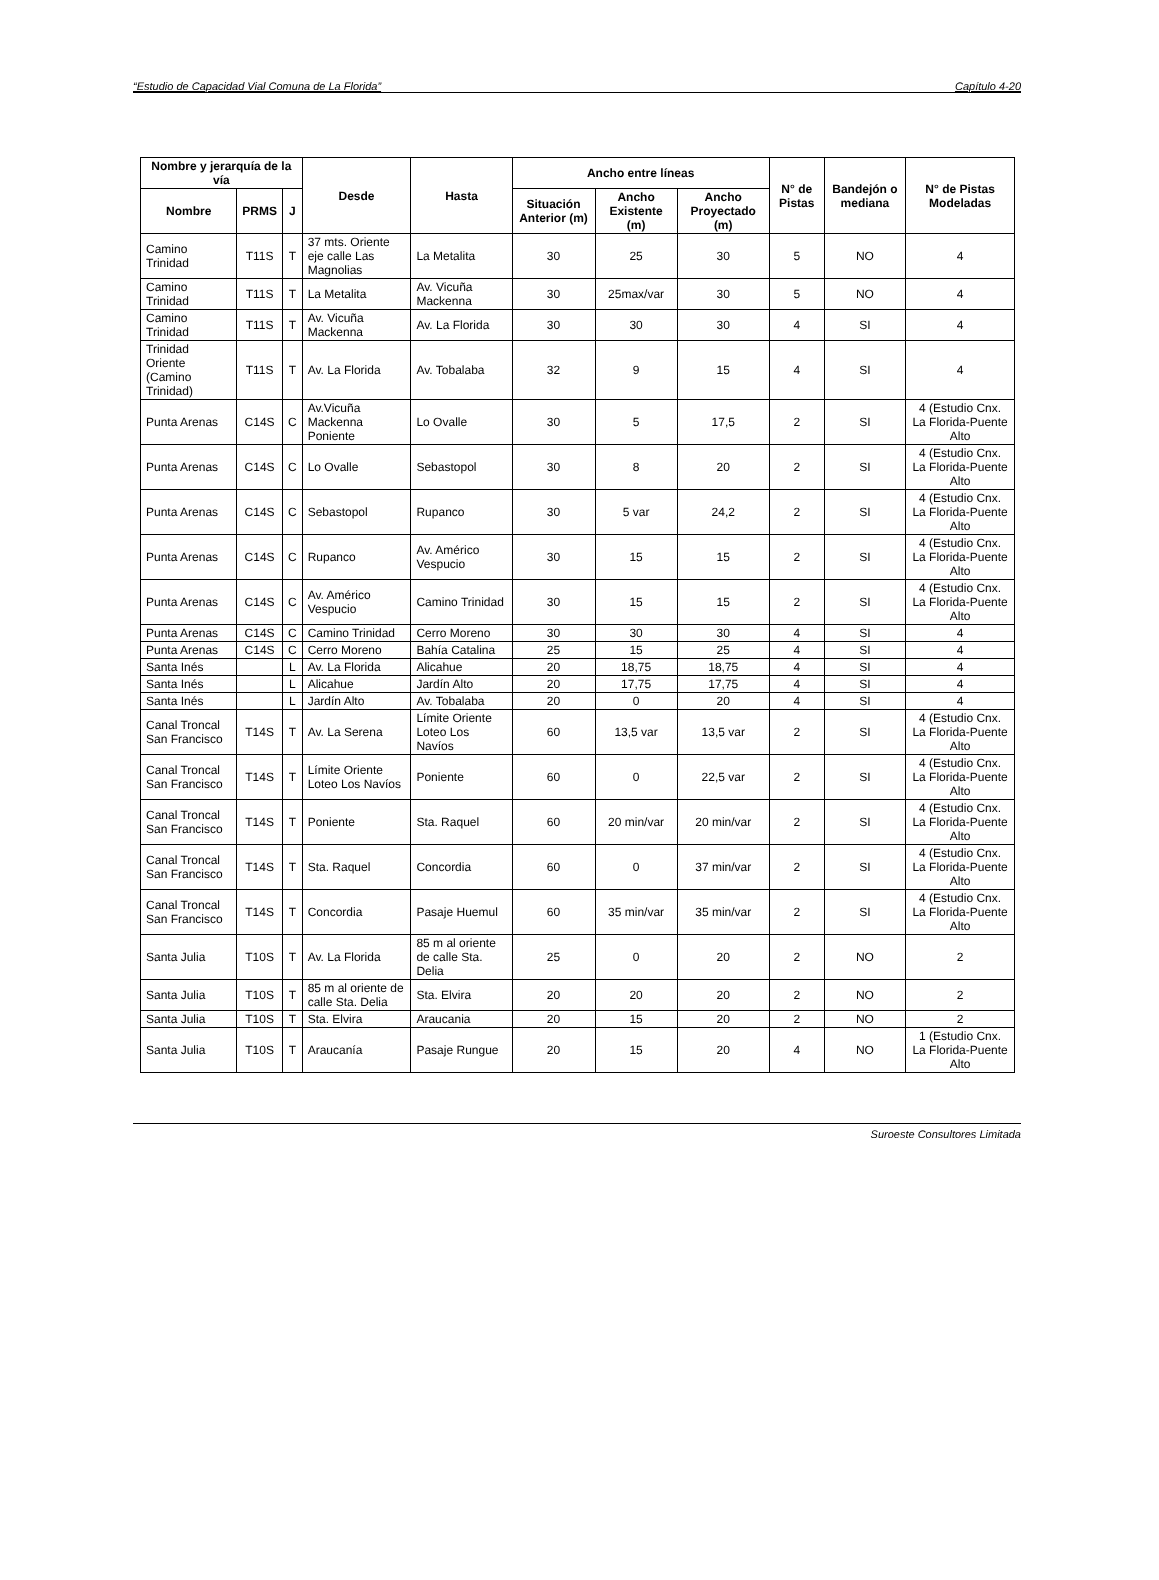“Estudio de Capacidad Vial Comuna de La Florida” Capítulo 4-20
| Nombre y jerarquía de la vía | | | Desde | Hasta | Ancho entre líneas | | | N° de Pistas | Bandejón o mediana | N° de Pistas Modeladas |
| --- | --- | --- | --- | --- | --- | --- | --- | --- | --- | --- |
| Nombre | PRMS | J | | | Situación Anterior (m) | Ancho Existente (m) | Ancho Proyectado (m) | | | |
| Camino Trinidad | T11S | T | 37 mts. Oriente eje calle Las Magnolias | La Metalita | 30 | 25 | 30 | 5 | NO | 4 |
| Camino Trinidad | T11S | T | La Metalita | Av. Vicuña Mackenna | 30 | 25max/var | 30 | 5 | NO | 4 |
| Camino Trinidad | T11S | T | Av. Vicuña Mackenna | Av. La Florida | 30 | 30 | 30 | 4 | SI | 4 |
| Trinidad Oriente (Camino Trinidad) | T11S | T | Av. La Florida | Av. Tobalaba | 32 | 9 | 15 | 4 | SI | 4 |
| Punta Arenas | C14S | C | Av.Vicuña Mackenna Poniente | Lo Ovalle | 30 | 5 | 17,5 | 2 | SI | 4 (Estudio Cnx. La Florida-Puente Alto |
| Punta Arenas | C14S | C | Lo Ovalle | Sebastopol | 30 | 8 | 20 | 2 | SI | 4 (Estudio Cnx. La Florida-Puente Alto |
| Punta Arenas | C14S | C | Sebastopol | Rupanco | 30 | 5 var | 24,2 | 2 | SI | 4 (Estudio Cnx. La Florida-Puente Alto |
| Punta Arenas | C14S | C | Rupanco | Av. Américo Vespucio | 30 | 15 | 15 | 2 | SI | 4 (Estudio Cnx. La Florida-Puente Alto |
| Punta Arenas | C14S | C | Av. Américo Vespucio | Camino Trinidad | 30 | 15 | 15 | 2 | SI | 4 (Estudio Cnx. La Florida-Puente Alto |
| Punta Arenas | C14S | C | Camino Trinidad | Cerro Moreno | 30 | 30 | 30 | 4 | SI | 4 |
| Punta Arenas | C14S | C | Cerro Moreno | Bahía Catalina | 25 | 15 | 25 | 4 | SI | 4 |
| Santa Inés | | L | Av. La Florida | Alicahue | 20 | 18,75 | 18,75 | 4 | SI | 4 |
| Santa Inés | | L | Alicahue | Jardín Alto | 20 | 17,75 | 17,75 | 4 | SI | 4 |
| Santa Inés | | L | Jardín Alto | Av. Tobalaba | 20 | 0 | 20 | 4 | SI | 4 |
| Canal Troncal San Francisco | T14S | T | Av. La Serena | Límite Oriente Loteo Los Navíos | 60 | 13,5 var | 13,5 var | 2 | SI | 4 (Estudio Cnx. La Florida-Puente Alto |
| Canal Troncal San Francisco | T14S | T | Límite Oriente Loteo Los Navíos | Poniente | 60 | 0 | 22,5 var | 2 | SI | 4 (Estudio Cnx. La Florida-Puente Alto |
| Canal Troncal San Francisco | T14S | T | Poniente | Sta. Raquel | 60 | 20 min/var | 20 min/var | 2 | SI | 4 (Estudio Cnx. La Florida-Puente Alto |
| Canal Troncal San Francisco | T14S | T | Sta. Raquel | Concordia | 60 | 0 | 37 min/var | 2 | SI | 4 (Estudio Cnx. La Florida-Puente Alto |
| Canal Troncal San Francisco | T14S | T | Concordia | Pasaje Huemul | 60 | 35 min/var | 35 min/var | 2 | SI | 4 (Estudio Cnx. La Florida-Puente Alto |
| Santa Julia | T10S | T | Av. La Florida | 85 m al oriente de calle Sta. Delia | 25 | 0 | 20 | 2 | NO | 2 |
| Santa Julia | T10S | T | 85 m al oriente de calle Sta. Delia | Sta. Elvira | 20 | 20 | 20 | 2 | NO | 2 |
| Santa Julia | T10S | T | Sta. Elvira | Araucania | 20 | 15 | 20 | 2 | NO | 2 |
| Santa Julia | T10S | T | Araucanía | Pasaje Rungue | 20 | 15 | 20 | 4 | NO | 1 (Estudio Cnx. La Florida-Puente Alto |
Suroeste Consultores Limitada